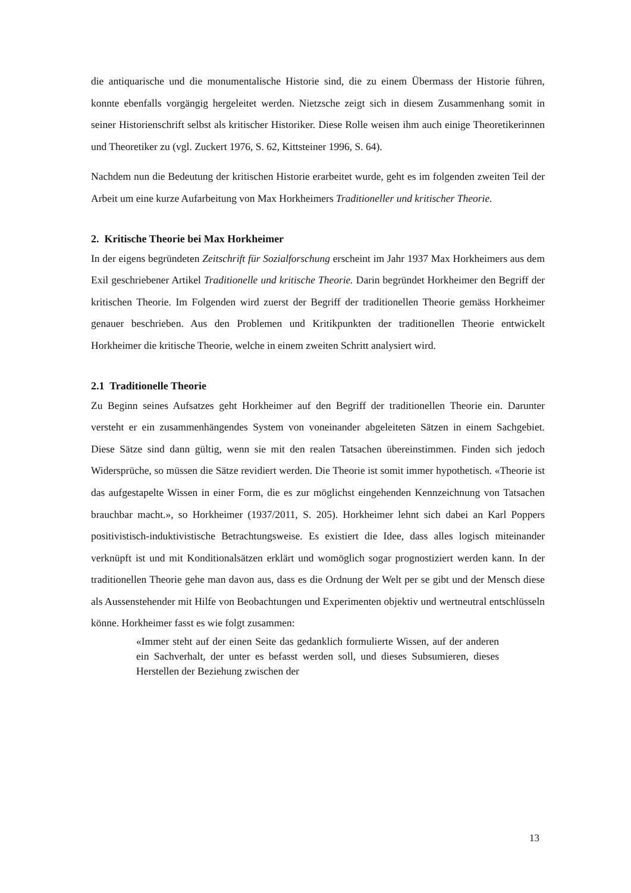die antiquarische und die monumentalische Historie sind, die zu einem Übermass der Historie führen, konnte ebenfalls vorgängig hergeleitet werden. Nietzsche zeigt sich in diesem Zusammenhang somit in seiner Historienschrift selbst als kritischer Historiker. Diese Rolle weisen ihm auch einige Theoretikerinnen und Theoretiker zu (vgl. Zuckert 1976, S. 62, Kittsteiner 1996, S. 64).
Nachdem nun die Bedeutung der kritischen Historie erarbeitet wurde, geht es im folgenden zweiten Teil der Arbeit um eine kurze Aufarbeitung von Max Horkheimers Traditioneller und kritischer Theorie.
2. Kritische Theorie bei Max Horkheimer
In der eigens begründeten Zeitschrift für Sozialforschung erscheint im Jahr 1937 Max Horkheimers aus dem Exil geschriebener Artikel Traditionelle und kritische Theorie. Darin begründet Horkheimer den Begriff der kritischen Theorie. Im Folgenden wird zuerst der Begriff der traditionellen Theorie gemäss Horkheimer genauer beschrieben. Aus den Problemen und Kritikpunkten der traditionellen Theorie entwickelt Horkheimer die kritische Theorie, welche in einem zweiten Schritt analysiert wird.
2.1 Traditionelle Theorie
Zu Beginn seines Aufsatzes geht Horkheimer auf den Begriff der traditionellen Theorie ein. Darunter versteht er ein zusammenhängendes System von voneinander abgeleiteten Sätzen in einem Sachgebiet. Diese Sätze sind dann gültig, wenn sie mit den realen Tatsachen übereinstimmen. Finden sich jedoch Widersprüche, so müssen die Sätze revidiert werden. Die Theorie ist somit immer hypothetisch. «Theorie ist das aufgestapelte Wissen in einer Form, die es zur möglichst eingehenden Kennzeichnung von Tatsachen brauchbar macht.», so Horkheimer (1937/2011, S. 205). Horkheimer lehnt sich dabei an Karl Poppers positivistisch-induktivistische Betrachtungsweise. Es existiert die Idee, dass alles logisch miteinander verknüpft ist und mit Konditionalsätzen erklärt und womöglich sogar prognostiziert werden kann. In der traditionellen Theorie gehe man davon aus, dass es die Ordnung der Welt per se gibt und der Mensch diese als Aussenstehender mit Hilfe von Beobachtungen und Experimenten objektiv und wertneutral entschlüsseln könne. Horkheimer fasst es wie folgt zusammen:
«Immer steht auf der einen Seite das gedanklich formulierte Wissen, auf der anderen ein Sachverhalt, der unter es befasst werden soll, und dieses Subsumieren, dieses Herstellen der Beziehung zwischen der
13